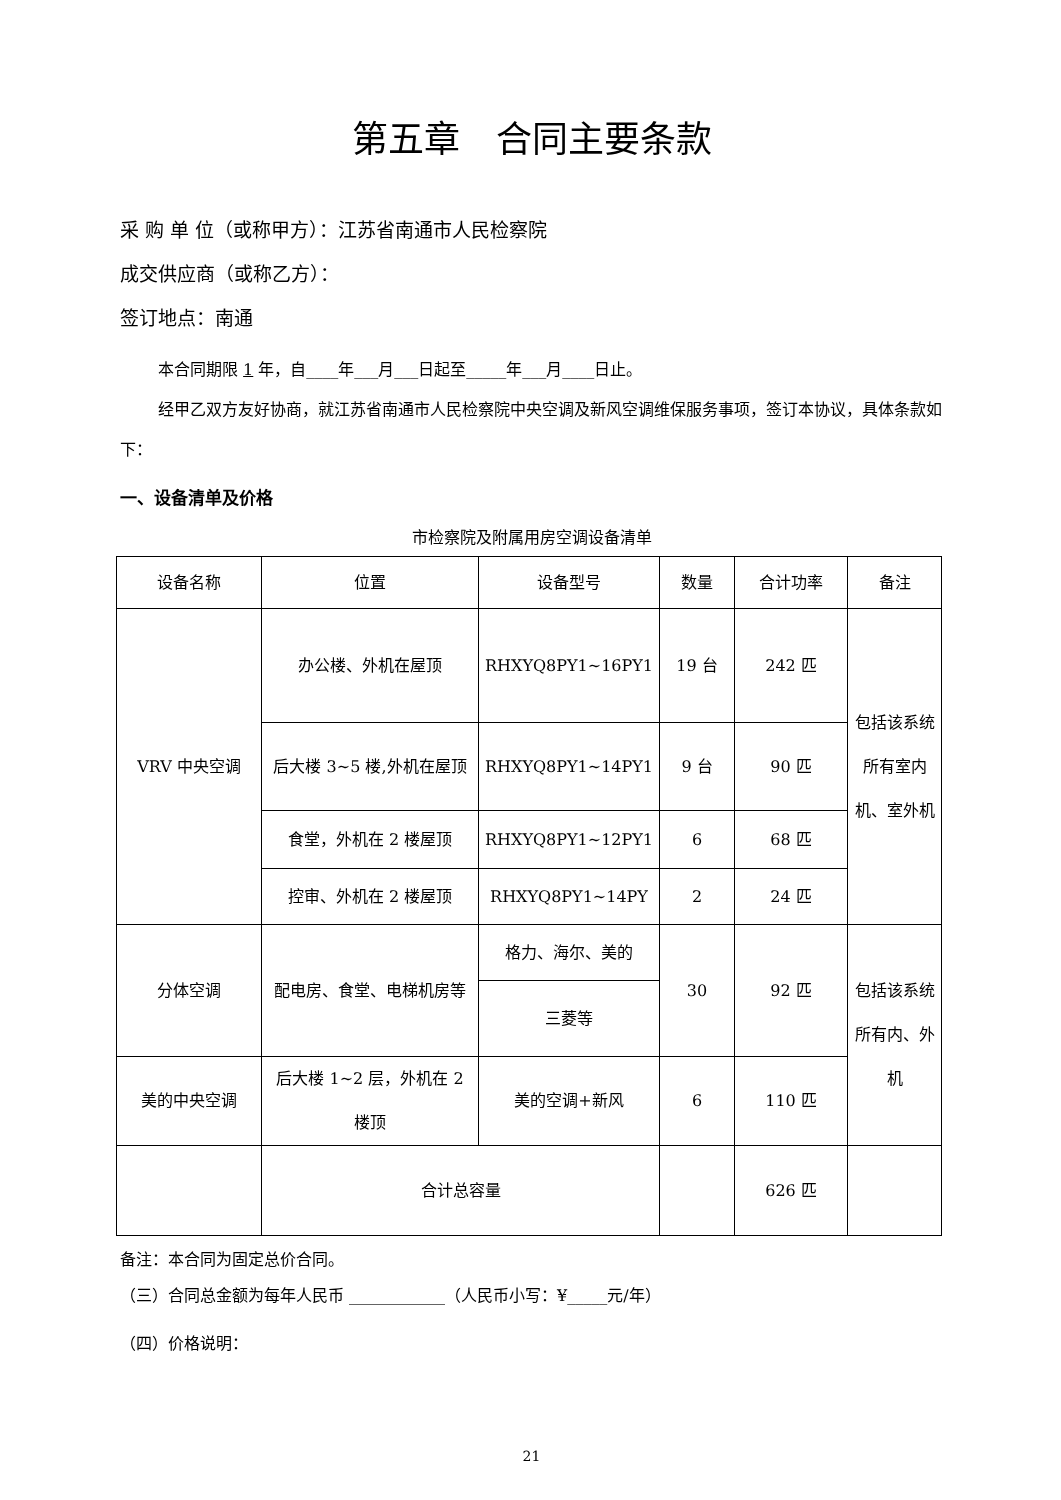第五章　合同主要条款
采 购 单 位（或称甲方）：江苏省南通市人民检察院
成交供应商（或称乙方）：
签订地点：南通
本合同期限 1 年，自____年___月___日起至_____年___月____日止。
经甲乙双方友好协商，就江苏省南通市人民检察院中央空调及新风空调维保服务事项，签订本协议，具体条款如下：
一、设备清单及价格
市检察院及附属用房空调设备清单
| 设备名称 | 位置 | 设备型号 | 数量 | 合计功率 | 备注 |
| --- | --- | --- | --- | --- | --- |
| VRV 中央空调 | 办公楼、外机在屋顶 | RHXYQ8PY1~16PY1 | 19 台 | 242 匹 | 包括该系统所有室内机、室外机 |
| | 后大楼 3~5 楼,外机在屋顶 | RHXYQ8PY1~14PY1 | 9 台 | 90 匹 | |
| | 食堂，外机在 2 楼屋顶 | RHXYQ8PY1~12PY1 | 6 | 68 匹 | |
| | 控审、外机在 2 楼屋顶 | RHXYQ8PY1~14PY | 2 | 24 匹 | |
| 分体空调 | 配电房、食堂、电梯机房等 | 格力、海尔、美的 | 30 | 92 匹 | 包括该系统所有内、外机 |
| | | 三菱等 | | | |
| 美的中央空调 | 后大楼 1~2 层，外机在 2 楼顶 | 美的空调+新风 | 6 | 110 匹 | |
| | 合计总容量 | | | 626 匹 | |
备注：本合同为固定总价合同。
（三）合同总金额为每年人民币 ____________（人民币小写：¥_____元/年）
（四）价格说明：
21